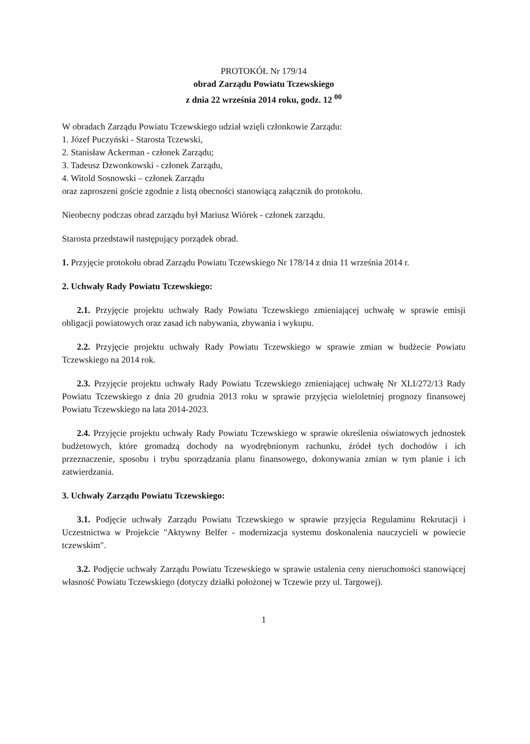PROTOKÓŁ Nr 179/14
obrad Zarządu Powiatu Tczewskiego
z dnia 22 września 2014 roku, godz. 12 <sup>00</sup>
W obradach Zarządu Powiatu Tczewskiego udział wzięli członkowie Zarządu:
1. Józef Puczyński - Starosta Tczewski,
2. Stanisław Ackerman - członek Zarządu;
3. Tadeusz Dzwonkowski - członek Zarządu,
4. Witold Sosnowski – członek Zarządu
oraz zaproszeni goście zgodnie z listą obecności stanowiącą załącznik do protokołu.
Nieobecny podczas obrad zarządu był Mariusz Wiórek - członek zarządu.
Starosta przedstawił następujący porządek obrad.
1. Przyjęcie protokołu obrad Zarządu Powiatu Tczewskiego Nr 178/14 z dnia 11 września 2014 r.
2. Uchwały Rady Powiatu Tczewskiego:
2.1. Przyjęcie projektu uchwały Rady Powiatu Tczewskiego zmieniającej uchwałę w sprawie emisji obligacji powiatowych oraz zasad ich nabywania, zbywania i wykupu.
2.2. Przyjęcie projektu uchwały Rady Powiatu Tczewskiego w sprawie zmian w budżecie Powiatu Tczewskiego na 2014 rok.
2.3. Przyjęcie projektu uchwały Rady Powiatu Tczewskiego zmieniającej uchwałę Nr XLI/272/13 Rady Powiatu Tczewskiego z dnia 20 grudnia 2013 roku w sprawie przyjęcia wieloletniej prognozy finansowej Powiatu Tczewskiego na lata 2014-2023.
2.4. Przyjęcie projektu uchwały Rady Powiatu Tczewskiego w sprawie określenia oświatowych jednostek budżetowych, które gromadzą dochody na wyodrębnionym rachunku, źródeł tych dochodów i ich przeznaczenie, sposobu i trybu sporządzania planu finansowego, dokonywania zmian w tym planie i ich zatwierdzania.
3. Uchwały Zarządu Powiatu Tczewskiego:
3.1. Podjęcie uchwały Zarządu Powiatu Tczewskiego w sprawie przyjęcia Regulaminu Rekrutacji i Uczestnictwa w Projekcie "Aktywny Belfer - modernizacja systemu doskonalenia nauczycieli w powiecie tczewskim".
3.2. Podjęcie uchwały Zarządu Powiatu Tczewskiego w sprawie ustalenia ceny nieruchomości stanowiącej własność Powiatu Tczewskiego (dotyczy działki położonej w Tczewie przy ul. Targowej).
1